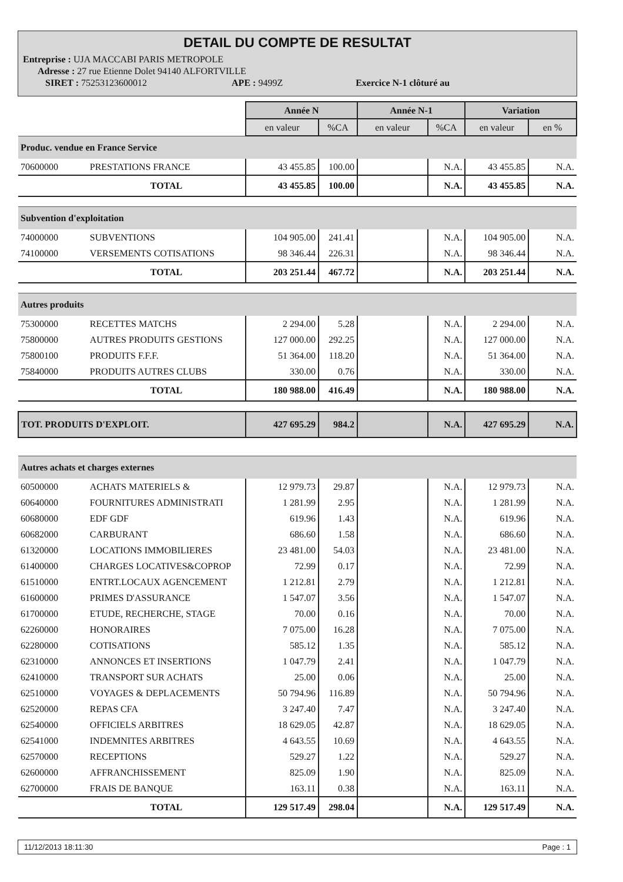DETAIL DU COMPTE DE RESULTAT
Entreprise : UJA MACCABI PARIS METROPOLE
Adresse : 27 rue Etienne Dolet 94140 ALFORTVILLE
SIRET : 75253123600012 APE : 9499Z Exercice N-1 clôturé au
| | | Année N | | Année N-1 | | Variation | |
| | | en valeur | %CA | en valeur | %CA | en valeur | en % |
| Produc. vendue en France Service | | | | | | | |
| 70600000 | PRESTATIONS FRANCE | 43 455.85 | 100.00 | | N.A. | 43 455.85 | N.A. |
| | TOTAL | 43 455.85 | 100.00 | | N.A. | 43 455.85 | N.A. |
| Subvention d'exploitation | | | | | | | |
| 74000000 | SUBVENTIONS | 104 905.00 | 241.41 | | N.A. | 104 905.00 | N.A. |
| 74100000 | VERSEMENTS COTISATIONS | 98 346.44 | 226.31 | | N.A. | 98 346.44 | N.A. |
| | TOTAL | 203 251.44 | 467.72 | | N.A. | 203 251.44 | N.A. |
| Autres produits | | | | | | | |
| 75300000 | RECETTES MATCHS | 2 294.00 | 5.28 | | N.A. | 2 294.00 | N.A. |
| 75800000 | AUTRES PRODUITS GESTIONS | 127 000.00 | 292.25 | | N.A. | 127 000.00 | N.A. |
| 75800100 | PRODUITS F.F.F. | 51 364.00 | 118.20 | | N.A. | 51 364.00 | N.A. |
| 75840000 | PRODUITS AUTRES CLUBS | 330.00 | 0.76 | | N.A. | 330.00 | N.A. |
| | TOTAL | 180 988.00 | 416.49 | | N.A. | 180 988.00 | N.A. |
| TOT. PRODUITS D'EXPLOIT. | | 427 695.29 | 984.2 | | N.A. | 427 695.29 | N.A. |
| Autres achats et charges externes | | | | | | | |
| 60500000 | ACHATS MATERIELS & | 12 979.73 | 29.87 | | N.A. | 12 979.73 | N.A. |
| 60640000 | FOURNITURES ADMINISTRATI | 1 281.99 | 2.95 | | N.A. | 1 281.99 | N.A. |
| 60680000 | EDF GDF | 619.96 | 1.43 | | N.A. | 619.96 | N.A. |
| 60682000 | CARBURANT | 686.60 | 1.58 | | N.A. | 686.60 | N.A. |
| 61320000 | LOCATIONS IMMOBILIERES | 23 481.00 | 54.03 | | N.A. | 23 481.00 | N.A. |
| 61400000 | CHARGES LOCATIVES&COPROP | 72.99 | 0.17 | | N.A. | 72.99 | N.A. |
| 61510000 | ENTRT.LOCAUX AGENCEMENT | 1 212.81 | 2.79 | | N.A. | 1 212.81 | N.A. |
| 61600000 | PRIMES D'ASSURANCE | 1 547.07 | 3.56 | | N.A. | 1 547.07 | N.A. |
| 61700000 | ETUDE, RECHERCHE, STAGE | 70.00 | 0.16 | | N.A. | 70.00 | N.A. |
| 62260000 | HONORAIRES | 7 075.00 | 16.28 | | N.A. | 7 075.00 | N.A. |
| 62280000 | COTISATIONS | 585.12 | 1.35 | | N.A. | 585.12 | N.A. |
| 62310000 | ANNONCES ET INSERTIONS | 1 047.79 | 2.41 | | N.A. | 1 047.79 | N.A. |
| 62410000 | TRANSPORT SUR ACHATS | 25.00 | 0.06 | | N.A. | 25.00 | N.A. |
| 62510000 | VOYAGES & DEPLACEMENTS | 50 794.96 | 116.89 | | N.A. | 50 794.96 | N.A. |
| 62520000 | REPAS CFA | 3 247.40 | 7.47 | | N.A. | 3 247.40 | N.A. |
| 62540000 | OFFICIELS ARBITRES | 18 629.05 | 42.87 | | N.A. | 18 629.05 | N.A. |
| 62541000 | INDEMNITES ARBITRES | 4 643.55 | 10.69 | | N.A. | 4 643.55 | N.A. |
| 62570000 | RECEPTIONS | 529.27 | 1.22 | | N.A. | 529.27 | N.A. |
| 62600000 | AFFRANCHISSEMENT | 825.09 | 1.90 | | N.A. | 825.09 | N.A. |
| 62700000 | FRAIS DE BANQUE | 163.11 | 0.38 | | N.A. | 163.11 | N.A. |
| | TOTAL | 129 517.49 | 298.04 | | N.A. | 129 517.49 | N.A. |
11/12/2013 18:11:30 Page : 1